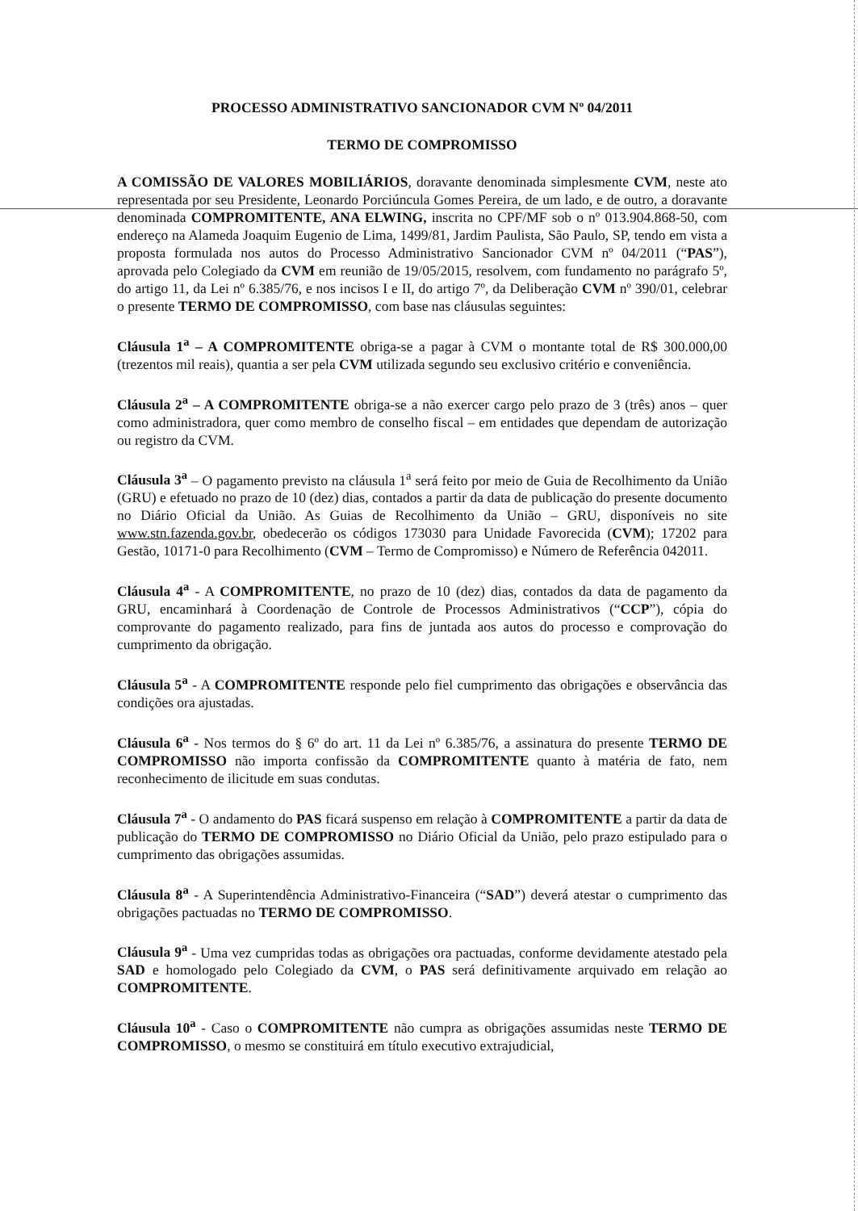PROCESSO ADMINISTRATIVO SANCIONADOR CVM Nº 04/2011
TERMO DE COMPROMISSO
A COMISSÃO DE VALORES MOBILIÁRIOS, doravante denominada simplesmente CVM, neste ato representada por seu Presidente, Leonardo Porciúncula Gomes Pereira, de um lado, e de outro, a doravante denominada COMPROMITENTE, ANA ELWING, inscrita no CPF/MF sob o nº 013.904.868-50, com endereço na Alameda Joaquim Eugenio de Lima, 1499/81, Jardim Paulista, São Paulo, SP, tendo em vista a proposta formulada nos autos do Processo Administrativo Sancionador CVM nº 04/2011 (“PAS”), aprovada pelo Colegiado da CVM em reunião de 19/05/2015, resolvem, com fundamento no parágrafo 5º, do artigo 11, da Lei nº 6.385/76, e nos incisos I e II, do artigo 7º, da Deliberação CVM nº 390/01, celebrar o presente TERMO DE COMPROMISSO, com base nas cláusulas seguintes:
Cláusula 1<sup>a</sup> – A COMPROMITENTE obriga-se a pagar à CVM o montante total de R$ 300.000,00 (trezentos mil reais), quantia a ser pela CVM utilizada segundo seu exclusivo critério e conveniência.
Cláusula 2<sup>a</sup> – A COMPROMITENTE obriga-se a não exercer cargo pelo prazo de 3 (três) anos – quer como administradora, quer como membro de conselho fiscal – em entidades que dependam de autorização ou registro da CVM.
Cláusula 3<sup>a</sup> – O pagamento previsto na cláusula 1<sup>a</sup> será feito por meio de Guia de Recolhimento da União (GRU) e efetuado no prazo de 10 (dez) dias, contados a partir da data de publicação do presente documento no Diário Oficial da União. As Guias de Recolhimento da União – GRU, disponíveis no site www.stn.fazenda.gov.br, obedecerão os códigos 173030 para Unidade Favorecida (CVM); 17202 para Gestão, 10171-0 para Recolhimento (CVM – Termo de Compromisso) e Número de Referência 042011.
Cláusula 4<sup>a</sup> - A COMPROMITENTE, no prazo de 10 (dez) dias, contados da data de pagamento da GRU, encaminhará à Coordenação de Controle de Processos Administrativos (“CCP”), cópia do comprovante do pagamento realizado, para fins de juntada aos autos do processo e comprovação do cumprimento da obrigação.
Cláusula 5<sup>a</sup> - A COMPROMITENTE responde pelo fiel cumprimento das obrigações e observância das condições ora ajustadas.
Cláusula 6<sup>a</sup> - Nos termos do § 6º do art. 11 da Lei nº 6.385/76, a assinatura do presente TERMO DE COMPROMISSO não importa confissão da COMPROMITENTE quanto à matéria de fato, nem reconhecimento de ilicitude em suas condutas.
Cláusula 7<sup>a</sup> - O andamento do PAS ficará suspenso em relação à COMPROMITENTE a partir da data de publicação do TERMO DE COMPROMISSO no Diário Oficial da União, pelo prazo estipulado para o cumprimento das obrigações assumidas.
Cláusula 8<sup>a</sup> - A Superintendência Administrativo-Financeira (“SAD”) deverá atestar o cumprimento das obrigações pactuadas no TERMO DE COMPROMISSO.
Cláusula 9<sup>a</sup> - Uma vez cumpridas todas as obrigações ora pactuadas, conforme devidamente atestado pela SAD e homologado pelo Colegiado da CVM, o PAS será definitivamente arquivado em relação ao COMPROMITENTE.
Cláusula 10<sup>a</sup> - Caso o COMPROMITENTE não cumpra as obrigações assumidas neste TERMO DE COMPROMISSO, o mesmo se constituirá em título executivo extrajudicial,